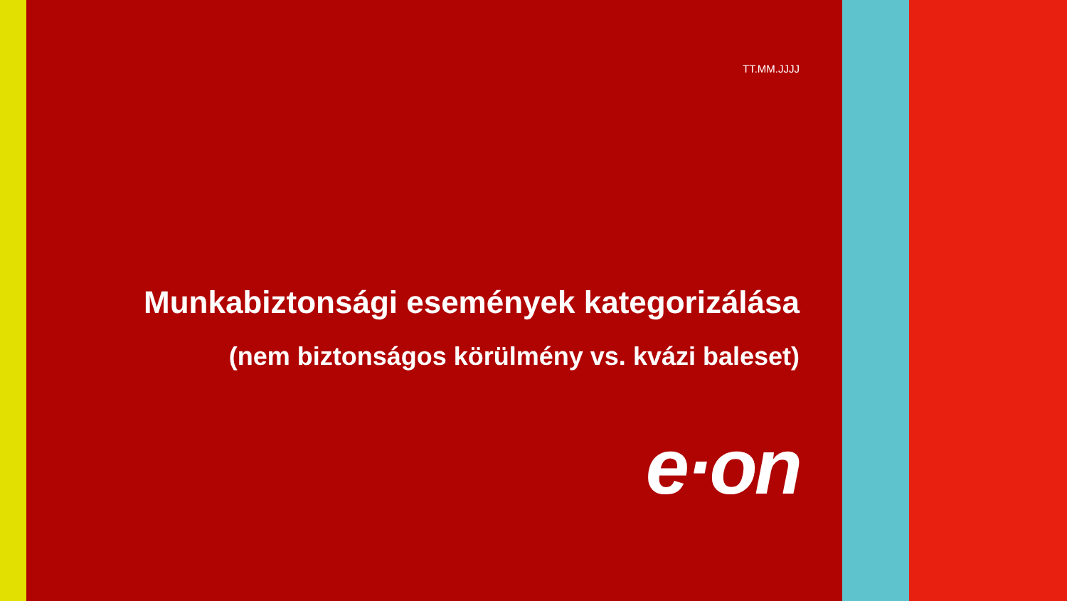TT.MM.JJJJ
Munkabiztonsági események kategorizálása
(nem biztonságos körülmény vs. kvázi baleset)
e·on